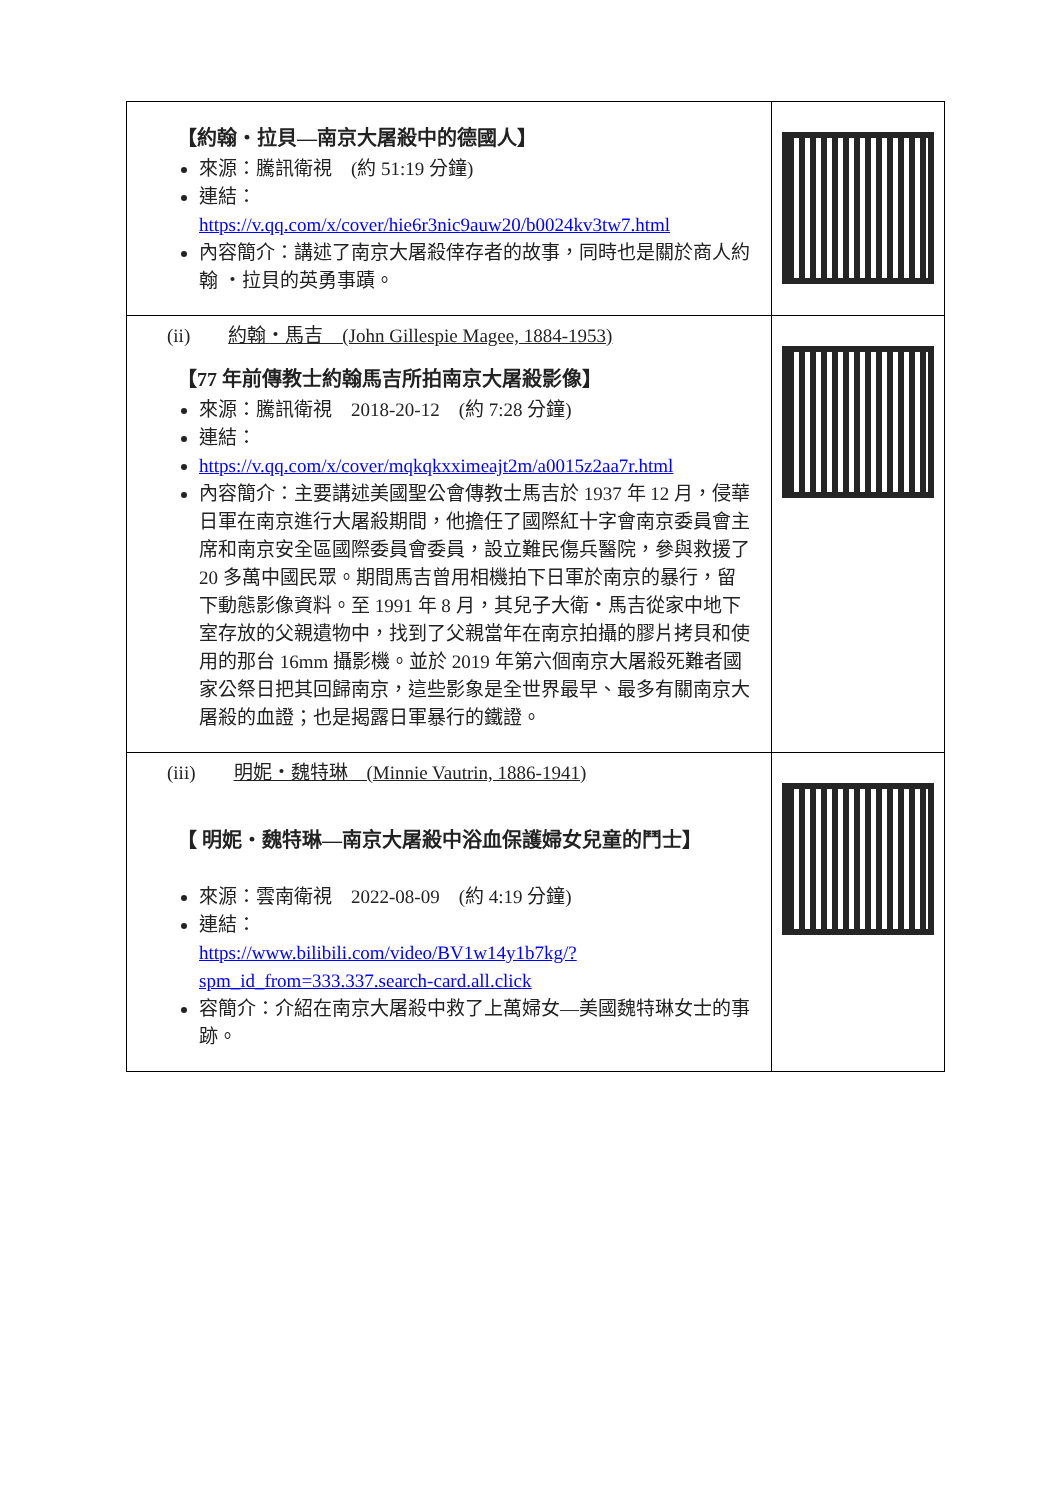| 【約翰・拉貝—南京大屠殺中的德國人】 來源：騰訊衛視 (約 51:19 分鐘) 連結： https://v.qq.com/x/cover/hie6r3nic9auw20/b0024kv3tw7.html 內容簡介：講述了南京大屠殺倖存者的故事，同時也是關於商人約翰 ・拉貝的英勇事蹟。 | |
| (ii) 約翰・馬吉 (John Gillespie Magee, 1884-1953) 【77 年前傳教士約翰馬吉所拍南京大屠殺影像】 來源：騰訊衛視 2018-20-12 (約 7:28 分鐘) 連結： https://v.qq.com/x/cover/mqkqkxximeajt2m/a0015z2aa7r.html 內容簡介：主要講述美國聖公會傳教士馬吉於 1937 年 12 月，侵華日軍在南京進行大屠殺期間，他擔任了國際紅十字會南京委員會主席和南京安全區國際委員會委員，設立難民傷兵醫院，參與救援了 20 多萬中國民眾。期間馬吉曾用相機拍下日軍於南京的暴行，留下動態影像資料。至 1991 年 8 月，其兒子大衛・馬吉從家中地下室存放的父親遺物中，找到了父親當年在南京拍攝的膠片拷貝和使用的那台 16mm 攝影機。並於 2019 年第六個南京大屠殺死難者國家公祭日把其回歸南京，這些影象是全世界最早、最多有關南京大屠殺的血證；也是揭露日軍暴行的鐵證。 | |
| (iii) 明妮・魏特琳 (Minnie Vautrin, 1886-1941) 【 明妮・魏特琳—南京大屠殺中浴血保護婦女兒童的鬥士】 來源：雲南衛視 2022-08-09 (約 4:19 分鐘) 連結： https://www.bilibili.com/video/BV1w14y1b7kg/?spm_id_from=333.337.search-card.all.click 容簡介：介紹在南京大屠殺中救了上萬婦女—美國魏特琳女士的事跡。 | |